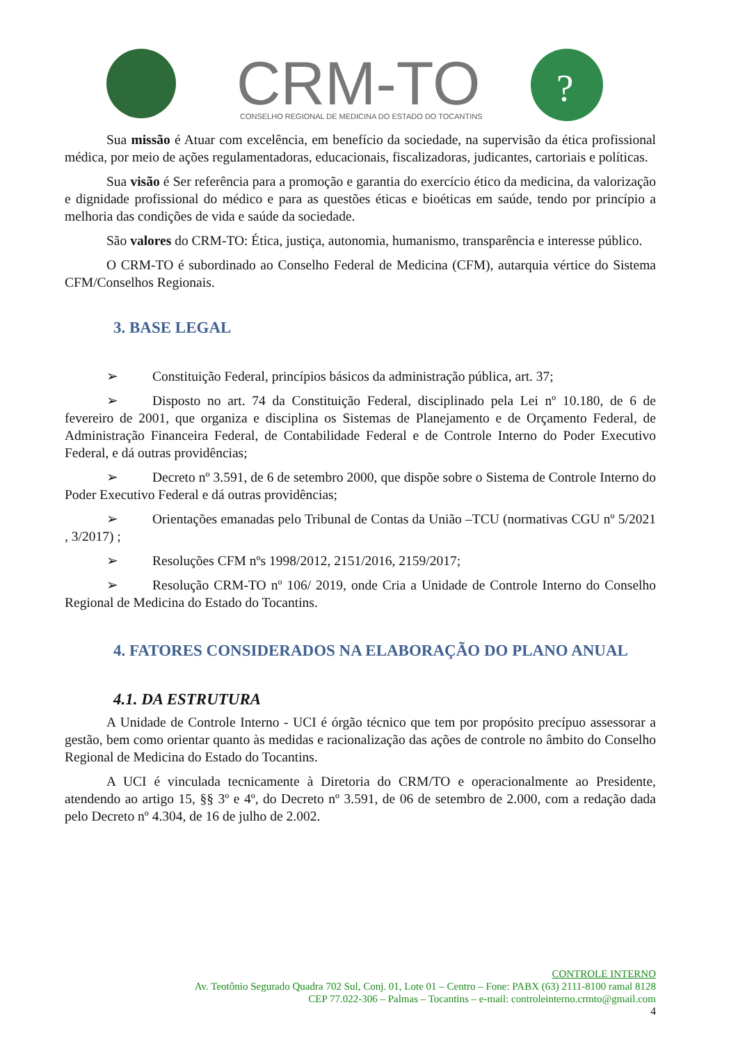CRM-TO
CONSELHO REGIONAL DE MEDICINA DO ESTADO DO TOCANTINS
?
Sua missão é Atuar com excelência, em benefício da sociedade, na supervisão da ética profissional médica, por meio de ações regulamentadoras, educacionais, fiscalizadoras, judicantes, cartoriais e políticas.
Sua visão é Ser referência para a promoção e garantia do exercício ético da medicina, da valorização e dignidade profissional do médico e para as questões éticas e bioéticas em saúde, tendo por princípio a melhoria das condições de vida e saúde da sociedade.
São valores do CRM-TO: Ética, justiça, autonomia, humanismo, transparência e interesse público.
O CRM-TO é subordinado ao Conselho Federal de Medicina (CFM), autarquia vértice do Sistema CFM/Conselhos Regionais.
3. BASE LEGAL
➢ Constituição Federal, princípios básicos da administração pública, art. 37;
➢ Disposto no art. 74 da Constituição Federal, disciplinado pela Lei nº 10.180, de 6 de fevereiro de 2001, que organiza e disciplina os Sistemas de Planejamento e de Orçamento Federal, de Administração Financeira Federal, de Contabilidade Federal e de Controle Interno do Poder Executivo Federal, e dá outras providências;
➢ Decreto nº 3.591, de 6 de setembro 2000, que dispõe sobre o Sistema de Controle Interno do Poder Executivo Federal e dá outras providências;
➢ Orientações emanadas pelo Tribunal de Contas da União –TCU (normativas CGU nº 5/2021 , 3/2017) ;
➢ Resoluções CFM nºs 1998/2012, 2151/2016, 2159/2017;
➢ Resolução CRM-TO nº 106/ 2019, onde Cria a Unidade de Controle Interno do Conselho Regional de Medicina do Estado do Tocantins.
4. FATORES CONSIDERADOS NA ELABORAÇÃO DO PLANO ANUAL
4.1. DA ESTRUTURA
A Unidade de Controle Interno - UCI é órgão técnico que tem por propósito precípuo assessorar a gestão, bem como orientar quanto às medidas e racionalização das ações de controle no âmbito do Conselho Regional de Medicina do Estado do Tocantins.
A UCI é vinculada tecnicamente à Diretoria do CRM/TO e operacionalmente ao Presidente, atendendo ao artigo 15, §§ 3º e 4º, do Decreto nº 3.591, de 06 de setembro de 2.000, com a redação dada pelo Decreto nº 4.304, de 16 de julho de 2.002.
CONTROLE INTERNO
Av. Teotônio Segurado Quadra 702 Sul, Conj. 01, Lote 01 – Centro – Fone: PABX (63) 2111-8100 ramal 8128
CEP 77.022-306 – Palmas – Tocantins – e-mail: controleinterno.crmto@gmail.com
4